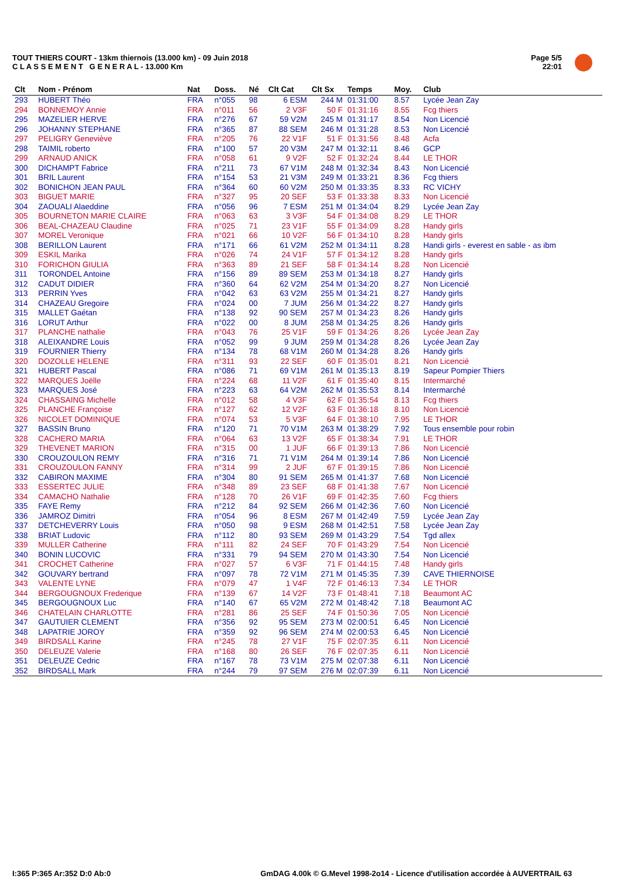TOUT THIERS COURT - 13km thiernois (13.000 km) - 09 Juin 2018
C L A S S E M E N T G E N E R A L - 13.000 Km
Page 5/5
22:01
| Clt | Nom - Prénom | Nat | Doss. | Né | Clt Cat | Clt Sx | Temps | Moy. | Club |
| --- | --- | --- | --- | --- | --- | --- | --- | --- | --- |
| 293 | HUBERT Théo | FRA | n°055 | 98 | 6 ESM | 244 M | 01:31:00 | 8.57 | Lycée Jean Zay |
| 294 | BONNEMOY Annie | FRA | n°011 | 56 | 2 V3F | 50 F | 01:31:16 | 8.55 | Fcg thiers |
| 295 | MAZELIER HERVE | FRA | n°276 | 67 | 59 V2M | 245 M | 01:31:17 | 8.54 | Non Licencié |
| 296 | JOHANNY STEPHANE | FRA | n°365 | 87 | 88 SEM | 246 M | 01:31:28 | 8.53 | Non Licencié |
| 297 | PELIGRY Geneviève | FRA | n°205 | 76 | 22 V1F | 51 F | 01:31:56 | 8.48 | Acfa |
| 298 | TAIMIL roberto | FRA | n°100 | 57 | 20 V3M | 247 M | 01:32:11 | 8.46 | GCP |
| 299 | ARNAUD ANICK | FRA | n°058 | 61 | 9 V2F | 52 F | 01:32:24 | 8.44 | LE THOR |
| 300 | DICHAMPT Fabrice | FRA | n°211 | 73 | 67 V1M | 248 M | 01:32:34 | 8.43 | Non Licencié |
| 301 | BRIL Laurent | FRA | n°154 | 53 | 21 V3M | 249 M | 01:33:21 | 8.36 | Fcg thiers |
| 302 | BONICHON JEAN PAUL | FRA | n°364 | 60 | 60 V2M | 250 M | 01:33:35 | 8.33 | RC VICHY |
| 303 | BIGUET MARIE | FRA | n°327 | 95 | 20 SEF | 53 F | 01:33:38 | 8.33 | Non Licencié |
| 304 | ZAOUALI Alaeddine | FRA | n°056 | 96 | 7 ESM | 251 M | 01:34:04 | 8.29 | Lycée Jean Zay |
| 305 | BOURNETON MARIE CLAIRE | FRA | n°063 | 63 | 3 V3F | 54 F | 01:34:08 | 8.29 | LE THOR |
| 306 | BEAL-CHAZEAU Claudine | FRA | n°025 | 71 | 23 V1F | 55 F | 01:34:09 | 8.28 | Handy girls |
| 307 | MOREL Veronique | FRA | n°021 | 66 | 10 V2F | 56 F | 01:34:10 | 8.28 | Handy girls |
| 308 | BERILLON Laurent | FRA | n°171 | 66 | 61 V2M | 252 M | 01:34:11 | 8.28 | Handi girls - everest en sable - as ibm |
| 309 | ESKIL Marika | FRA | n°026 | 74 | 24 V1F | 57 F | 01:34:12 | 8.28 | Handy girls |
| 310 | FORICHON GIULIA | FRA | n°363 | 89 | 21 SEF | 58 F | 01:34:14 | 8.28 | Non Licencié |
| 311 | TORONDEL Antoine | FRA | n°156 | 89 | 89 SEM | 253 M | 01:34:18 | 8.27 | Handy girls |
| 312 | CADUT DIDIER | FRA | n°360 | 64 | 62 V2M | 254 M | 01:34:20 | 8.27 | Non Licencié |
| 313 | PERRIN Yves | FRA | n°042 | 63 | 63 V2M | 255 M | 01:34:21 | 8.27 | Handy girls |
| 314 | CHAZEAU Gregoire | FRA | n°024 | 00 | 7 JUM | 256 M | 01:34:22 | 8.27 | Handy girls |
| 315 | MALLET Gaétan | FRA | n°138 | 92 | 90 SEM | 257 M | 01:34:23 | 8.26 | Handy girls |
| 316 | LORUT Arthur | FRA | n°022 | 00 | 8 JUM | 258 M | 01:34:25 | 8.26 | Handy girls |
| 317 | PLANCHE nathalie | FRA | n°043 | 76 | 25 V1F | 59 F | 01:34:26 | 8.26 | Lycée Jean Zay |
| 318 | ALEIXANDRE Louis | FRA | n°052 | 99 | 9 JUM | 259 M | 01:34:28 | 8.26 | Lycée Jean Zay |
| 319 | FOURNIER Thierry | FRA | n°134 | 78 | 68 V1M | 260 M | 01:34:28 | 8.26 | Handy girls |
| 320 | DOZOLLE HELENE | FRA | n°311 | 93 | 22 SEF | 60 F | 01:35:01 | 8.21 | Non Licencié |
| 321 | HUBERT Pascal | FRA | n°086 | 71 | 69 V1M | 261 M | 01:35:13 | 8.19 | Sapeur Pompier Thiers |
| 322 | MARQUES Joëlle | FRA | n°224 | 68 | 11 V2F | 61 F | 01:35:40 | 8.15 | Intermarché |
| 323 | MARQUES José | FRA | n°223 | 63 | 64 V2M | 262 M | 01:35:53 | 8.14 | Intermarché |
| 324 | CHASSAING Michelle | FRA | n°012 | 58 | 4 V3F | 62 F | 01:35:54 | 8.13 | Fcg thiers |
| 325 | PLANCHE Françoise | FRA | n°127 | 62 | 12 V2F | 63 F | 01:36:18 | 8.10 | Non Licencié |
| 326 | NICOLET DOMINIQUE | FRA | n°074 | 53 | 5 V3F | 64 F | 01:38:10 | 7.95 | LE THOR |
| 327 | BASSIN Bruno | FRA | n°120 | 71 | 70 V1M | 263 M | 01:38:29 | 7.92 | Tous ensemble pour robin |
| 328 | CACHERO MARIA | FRA | n°064 | 63 | 13 V2F | 65 F | 01:38:34 | 7.91 | LE THOR |
| 329 | THEVENET MARION | FRA | n°315 | 00 | 1 JUF | 66 F | 01:39:13 | 7.86 | Non Licencié |
| 330 | CROUZOULON REMY | FRA | n°316 | 71 | 71 V1M | 264 M | 01:39:14 | 7.86 | Non Licencié |
| 331 | CROUZOULON FANNY | FRA | n°314 | 99 | 2 JUF | 67 F | 01:39:15 | 7.86 | Non Licencié |
| 332 | CABIRON MAXIME | FRA | n°304 | 80 | 91 SEM | 265 M | 01:41:37 | 7.68 | Non Licencié |
| 333 | ESSERTEC JULIE | FRA | n°348 | 89 | 23 SEF | 68 F | 01:41:38 | 7.67 | Non Licencié |
| 334 | CAMACHO Nathalie | FRA | n°128 | 70 | 26 V1F | 69 F | 01:42:35 | 7.60 | Fcg thiers |
| 335 | FAYE Remy | FRA | n°212 | 84 | 92 SEM | 266 M | 01:42:36 | 7.60 | Non Licencié |
| 336 | JAMROZ Dimitri | FRA | n°054 | 96 | 8 ESM | 267 M | 01:42:49 | 7.59 | Lycée Jean Zay |
| 337 | DETCHEVERRY Louis | FRA | n°050 | 98 | 9 ESM | 268 M | 01:42:51 | 7.58 | Lycée Jean Zay |
| 338 | BRIAT Ludovic | FRA | n°112 | 80 | 93 SEM | 269 M | 01:43:29 | 7.54 | Tgd allex |
| 339 | MULLER Catherine | FRA | n°111 | 82 | 24 SEF | 70 F | 01:43:29 | 7.54 | Non Licencié |
| 340 | BONIN LUCOVIC | FRA | n°331 | 79 | 94 SEM | 270 M | 01:43:30 | 7.54 | Non Licencié |
| 341 | CROCHET Catherine | FRA | n°027 | 57 | 6 V3F | 71 F | 01:44:15 | 7.48 | Handy girls |
| 342 | GOUVARY bertrand | FRA | n°097 | 78 | 72 V1M | 271 M | 01:45:35 | 7.39 | CAVE THIERNOISE |
| 343 | VALENTE LYNE | FRA | n°079 | 47 | 1 V4F | 72 F | 01:46:13 | 7.34 | LE THOR |
| 344 | BERGOUGNOUX Frederique | FRA | n°139 | 67 | 14 V2F | 73 F | 01:48:41 | 7.18 | Beaumont AC |
| 345 | BERGOUGNOUX Luc | FRA | n°140 | 67 | 65 V2M | 272 M | 01:48:42 | 7.18 | Beaumont AC |
| 346 | CHATELAIN CHARLOTTE | FRA | n°281 | 86 | 25 SEF | 74 F | 01:50:36 | 7.05 | Non Licencié |
| 347 | GAUTUIER CLEMENT | FRA | n°356 | 92 | 95 SEM | 273 M | 02:00:51 | 6.45 | Non Licencié |
| 348 | LAPATRIE JOROY | FRA | n°359 | 92 | 96 SEM | 274 M | 02:00:53 | 6.45 | Non Licencié |
| 349 | BIRDSALL Karine | FRA | n°245 | 78 | 27 V1F | 75 F | 02:07:35 | 6.11 | Non Licencié |
| 350 | DELEUZE Valerie | FRA | n°168 | 80 | 26 SEF | 76 F | 02:07:35 | 6.11 | Non Licencié |
| 351 | DELEUZE Cedric | FRA | n°167 | 78 | 73 V1M | 275 M | 02:07:38 | 6.11 | Non Licencié |
| 352 | BIRDSALL Mark | FRA | n°244 | 79 | 97 SEM | 276 M | 02:07:39 | 6.11 | Non Licencié |
I:365 P:365 Ar:352 D:0 Ab:0
GmDAG 4.00k © G.Mevel 1998-2o14 - Licence d'utilisation accordée à AUVERTRAIL 63